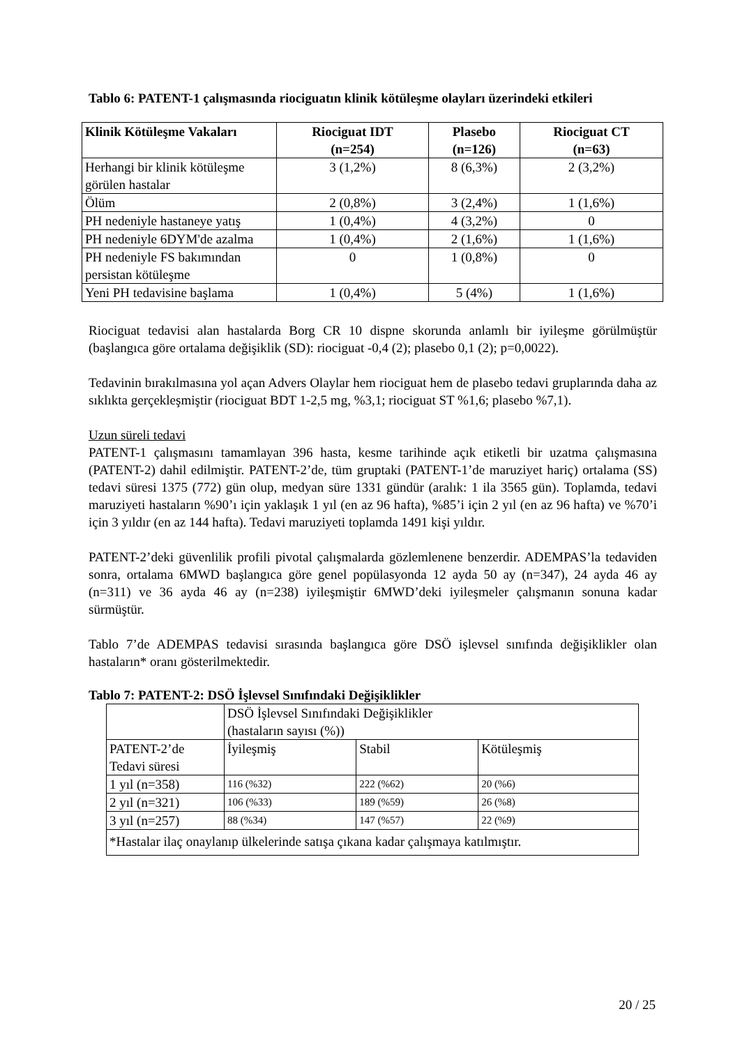Tablo 6: PATENT-1 çalışmasında riociguatın klinik kötüleşme olayları üzerindeki etkileri
| Klinik Kötüleşme Vakaları | Riociguat IDT (n=254) | Plasebo (n=126) | Riociguat CT (n=63) |
| --- | --- | --- | --- |
| Herhangi bir klinik kötüleşme görülen hastalar | 3 (1,2%) | 8 (6,3%) | 2 (3,2%) |
| Ölüm | 2 (0,8%) | 3 (2,4%) | 1 (1,6%) |
| PH nedeniyle hastaneye yatış | 1 (0,4%) | 4 (3,2%) | 0 |
| PH nedeniyle 6DYM'de azalma | 1 (0,4%) | 2 (1,6%) | 1 (1,6%) |
| PH nedeniyle FS bakımından persistan kötüleşme | 0 | 1 (0,8%) | 0 |
| Yeni PH tedavisine başlama | 1 (0,4%) | 5 (4%) | 1 (1,6%) |
Riociguat tedavisi alan hastalarda Borg CR 10 dispne skorunda anlamlı bir iyileşme görülmüştür (başlangıca göre ortalama değişiklik (SD): riociguat -0,4 (2); plasebo 0,1 (2); p=0,0022).
Tedavinin bırakılmasına yol açan Advers Olaylar hem riociguat hem de plasebo tedavi gruplarında daha az sıklıkta gerçekleşmiştir (riociguat BDT 1-2,5 mg, %3,1; riociguat ST %1,6; plasebo %7,1).
Uzun süreli tedavi
PATENT-1 çalışmasını tamamlayan 396 hasta, kesme tarihinde açık etiketli bir uzatma çalışmasına (PATENT-2) dahil edilmiştir. PATENT-2’de, tüm gruptaki (PATENT-1’de maruziyet hariç) ortalama (SS) tedavi süresi 1375 (772) gün olup, medyan süre 1331 gündür (aralık: 1 ila 3565 gün). Toplamda, tedavi maruziyeti hastaların %90’ı için yaklaşık 1 yıl (en az 96 hafta), %85’i için 2 yıl (en az 96 hafta) ve %70’i için 3 yıldır (en az 144 hafta). Tedavi maruziyeti toplamda 1491 kişi yıldır.
PATENT-2’deki güvenlilik profili pivotal çalışmalarda gözlemlenene benzerdir. ADEMPAS’la tedaviden sonra, ortalama 6MWD başlangıca göre genel popülasyonda 12 ayda 50 ay (n=347), 24 ayda 46 ay (n=311) ve 36 ayda 46 ay (n=238) iyileşmiştir 6MWD’deki iyileşmeler çalışmanın sonuna kadar sürmüştür.
Tablo 7’de ADEMPAS tedavisi sırasında başlangıca göre DSÖ işlevsel sınıfında değişiklikler olan hastaların* oranı gösterilmektedir.
Tablo 7: PATENT-2: DSÖ İşlevsel Sınıfındaki Değişiklikler
| | DSÖ İşlevsel Sınıfındaki Değişiklikler (hastaların sayısı (%)) | | |
| PATENT-2’de Tedavi süresi | İyileşmiş | Stabil | Kötüleşmiş |
| 1 yıl (n=358) | 116 (%32) | 222 (%62) | 20 (%6) |
| 2 yıl (n=321) | 106 (%33) | 189 (%59) | 26 (%8) |
| 3 yıl (n=257) | 88 (%34) | 147 (%57) | 22 (%9) |
| *Hastalar ilaç onaylanıp ülkelerinde satışa çıkana kadar çalışmaya katılmıştır. | | | |
20 / 25